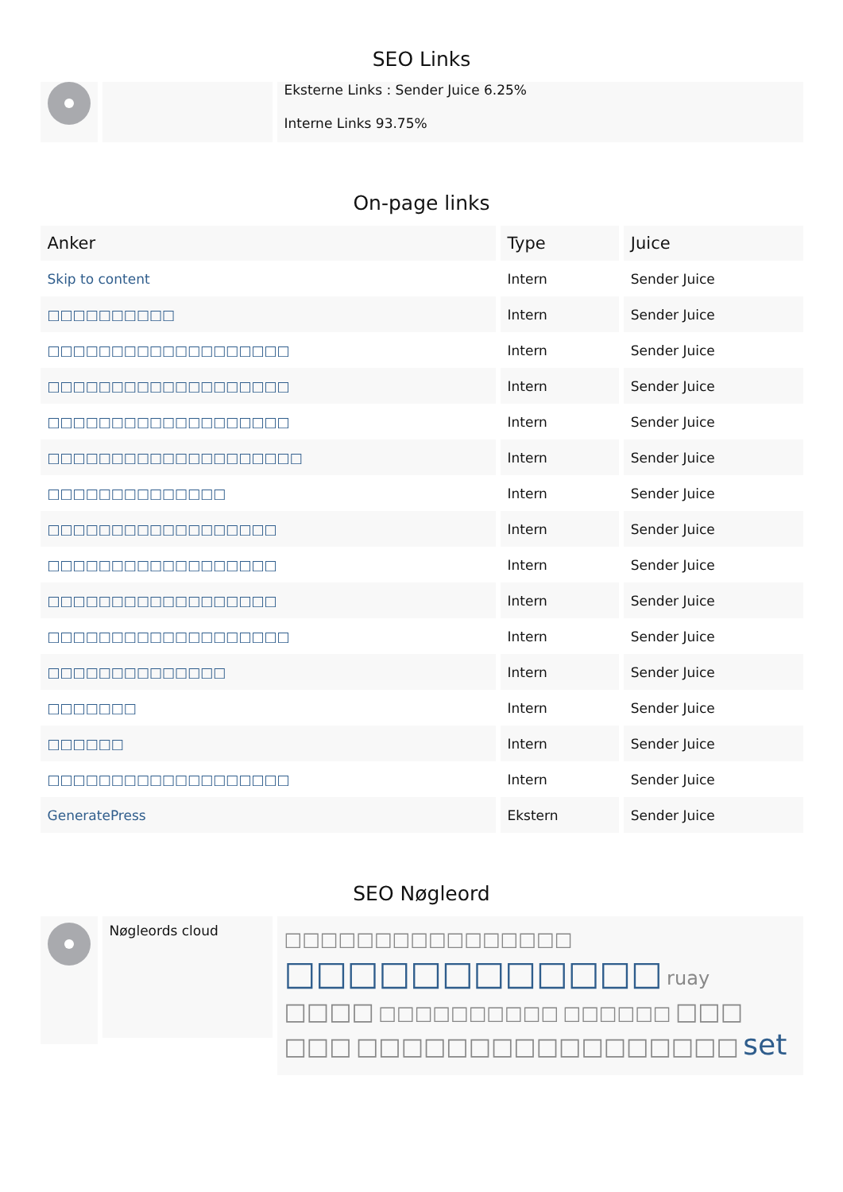SEO Links
Eksterne Links : Sender Juice 6.25%
Interne Links 93.75%
On-page links
| Anker | Type | Juice |
| --- | --- | --- |
| Skip to content | Intern | Sender Juice |
| □□□□□□□□□□ | Intern | Sender Juice |
| □□□□□□□□□□□□□□□□□□□ | Intern | Sender Juice |
| □□□□□□□□□□□□□□□□□□□ | Intern | Sender Juice |
| □□□□□□□□□□□□□□□□□□□ | Intern | Sender Juice |
| □□□□□□□□□□□□□□□□□□□□ | Intern | Sender Juice |
| □□□□□□□□□□□□□□ | Intern | Sender Juice |
| □□□□□□□□□□□□□□□□□□ | Intern | Sender Juice |
| □□□□□□□□□□□□□□□□□□ | Intern | Sender Juice |
| □□□□□□□□□□□□□□□□□□ | Intern | Sender Juice |
| □□□□□□□□□□□□□□□□□□□ | Intern | Sender Juice |
| □□□□□□□□□□□□□□ | Intern | Sender Juice |
| □□□□□□□ | Intern | Sender Juice |
| □□□□□□ | Intern | Sender Juice |
| □□□□□□□□□□□□□□□□□□□ | Intern | Sender Juice |
| GeneratePress | Ekstern | Sender Juice |
SEO Nøgleord
Nøgleords cloud
□□□□□□□□□□□□□□□□ □□□□□□□□□□□□ ruay □□□□ □□□□□□□□□□ □□□□□□ □□□ □□□ □□□□□□□□□□□□□□□□□ set